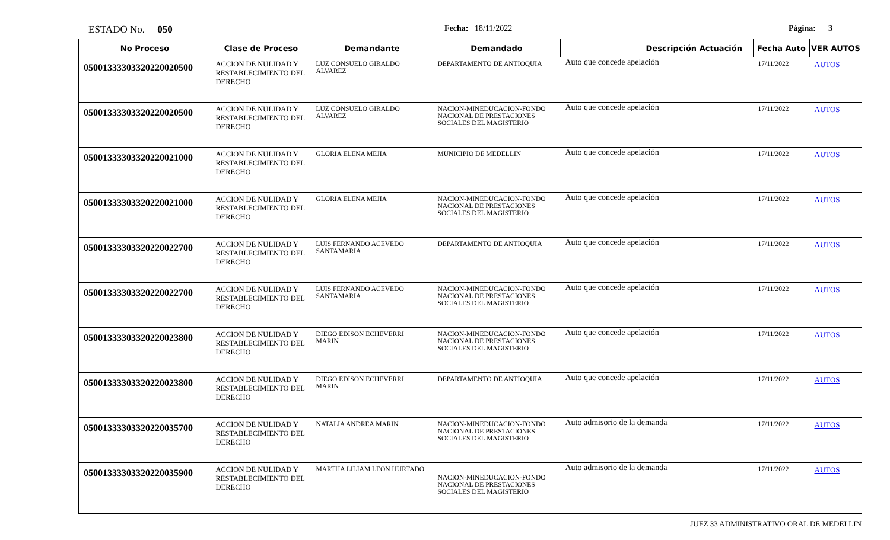ESTADO No. 050 Fecha: 18/11/2022 Página: 3
| No Proceso | Clase de Proceso | Demandante | Demandado | Descripción Actuación | Fecha Auto | VER AUTOS |
| --- | --- | --- | --- | --- | --- | --- |
| 05001333303320220020500 | ACCION DE NULIDAD Y RESTABLECIMIENTO DEL DERECHO | LUZ CONSUELO GIRALDO ALVAREZ | DEPARTAMENTO DE ANTIOQUIA | Auto que concede apelación | 17/11/2022 | AUTOS |
| 05001333303320220020500 | ACCION DE NULIDAD Y RESTABLECIMIENTO DEL DERECHO | LUZ CONSUELO GIRALDO ALVAREZ | NACION-MINEDUCACION-FONDO NACIONAL DE PRESTACIONES SOCIALES DEL MAGISTERIO | Auto que concede apelación | 17/11/2022 | AUTOS |
| 05001333303320220021000 | ACCION DE NULIDAD Y RESTABLECIMIENTO DEL DERECHO | GLORIA ELENA MEJIA | MUNICIPIO DE MEDELLIN | Auto que concede apelación | 17/11/2022 | AUTOS |
| 05001333303320220021000 | ACCION DE NULIDAD Y RESTABLECIMIENTO DEL DERECHO | GLORIA ELENA MEJIA | NACION-MINEDUCACION-FONDO NACIONAL DE PRESTACIONES SOCIALES DEL MAGISTERIO | Auto que concede apelación | 17/11/2022 | AUTOS |
| 05001333303320220022700 | ACCION DE NULIDAD Y RESTABLECIMIENTO DEL DERECHO | LUIS FERNANDO ACEVEDO SANTAMARIA | DEPARTAMENTO DE ANTIOQUIA | Auto que concede apelación | 17/11/2022 | AUTOS |
| 05001333303320220022700 | ACCION DE NULIDAD Y RESTABLECIMIENTO DEL DERECHO | LUIS FERNANDO ACEVEDO SANTAMARIA | NACION-MINEDUCACION-FONDO NACIONAL DE PRESTACIONES SOCIALES DEL MAGISTERIO | Auto que concede apelación | 17/11/2022 | AUTOS |
| 05001333303320220023800 | ACCION DE NULIDAD Y RESTABLECIMIENTO DEL DERECHO | DIEGO EDISON ECHEVERRI MARIN | NACION-MINEDUCACION-FONDO NACIONAL DE PRESTACIONES SOCIALES DEL MAGISTERIO | Auto que concede apelación | 17/11/2022 | AUTOS |
| 05001333303320220023800 | ACCION DE NULIDAD Y RESTABLECIMIENTO DEL DERECHO | DIEGO EDISON ECHEVERRI MARIN | DEPARTAMENTO DE ANTIOQUIA | Auto que concede apelación | 17/11/2022 | AUTOS |
| 05001333303320220035700 | ACCION DE NULIDAD Y RESTABLECIMIENTO DEL DERECHO | NATALIA ANDREA MARIN | NACION-MINEDUCACION-FONDO NACIONAL DE PRESTACIONES SOCIALES DEL MAGISTERIO | Auto admisorio de la demanda | 17/11/2022 | AUTOS |
| 05001333303320220035900 | ACCION DE NULIDAD Y RESTABLECIMIENTO DEL DERECHO | MARTHA LILIAM LEON HURTADO | NACION-MINEDUCACION-FONDO NACIONAL DE PRESTACIONES SOCIALES DEL MAGISTERIO | Auto admisorio de la demanda | 17/11/2022 | AUTOS |
JUEZ 33 ADMINISTRATIVO ORAL DE MEDELLIN